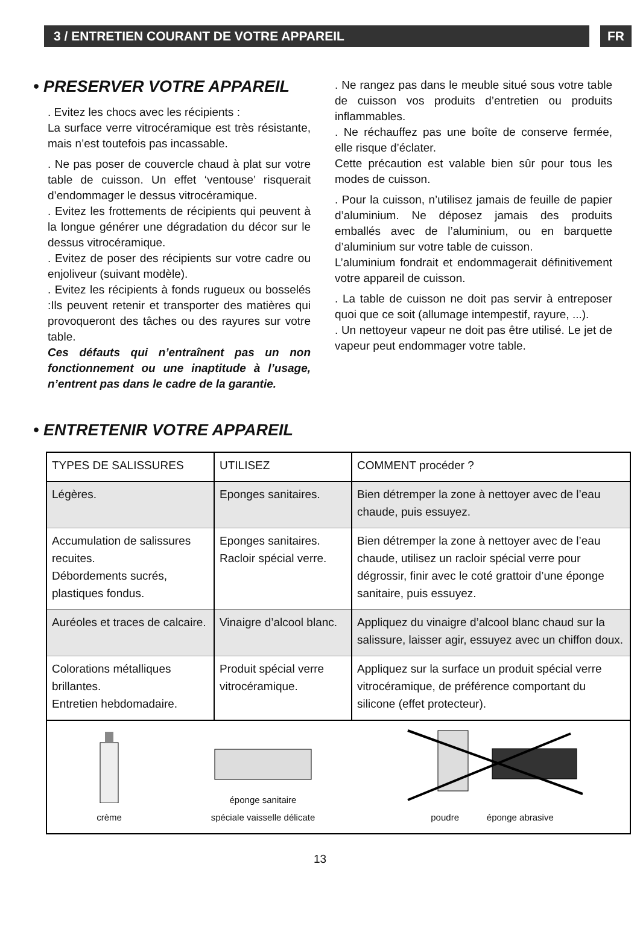3 / ENTRETIEN COURANT DE VOTRE APPAREIL
FR
• PRESERVER VOTRE APPAREIL
. Evitez les chocs avec les récipients :
La surface verre vitrocéramique est très résistante, mais n’est toutefois pas incassable.
. Ne pas poser de couvercle chaud à plat sur votre table de cuisson. Un effet ‘ventouse’ risquerait d’endommager le dessus vitrocéramique.
. Evitez les frottements de récipients qui peuvent à la longue générer une dégradation du décor sur le dessus vitrocéramique.
. Evitez de poser des récipients sur votre cadre ou enjoliveur (suivant modèle).
. Evitez les récipients à fonds rugueux ou bosselés :Ils peuvent retenir et transporter des matières qui provoqueront des tâches ou des rayures sur votre table.
Ces défauts qui n’entraînent pas un non fonctionnement ou une inaptitude à l’usage, n’entrent pas dans le cadre de la garantie.
. Ne rangez pas dans le meuble situé sous votre table de cuisson vos produits d’entretien ou produits inflammables.
. Ne réchauffez pas une boîte de conserve fermée, elle risque d’éclater.
Cette précaution est valable bien sûr pour tous les modes de cuisson.
. Pour la cuisson, n’utilisez jamais de feuille de papier d’aluminium. Ne déposez jamais des produits emballés avec de l’aluminium, ou en barquette d’aluminium sur votre table de cuisson.
L’aluminium fondrait et endommagerait définitivement votre appareil de cuisson.
. La table de cuisson ne doit pas servir à entreposer quoi que ce soit (allumage intempestif, rayure, ...).
. Un nettoyeur vapeur ne doit pas être utilisé. Le jet de vapeur peut endommager votre table.
• ENTRETENIR VOTRE APPAREIL
| TYPES DE SALISSURES | UTILISEZ | COMMENT procéder ? |
| --- | --- | --- |
| Légères. | Eponges sanitaires. | Bien détremper la zone à nettoyer avec de l’eau chaude, puis essuyez. |
| Accumulation de salissures recuites. Débordements sucrés, plastiques fondus. | Eponges sanitaires. Racloir spécial verre. | Bien détremper la zone à nettoyer avec de l’eau chaude, utilisez un racloir spécial verre pour dégrossir, finir avec le coté grattoir d’une éponge sanitaire, puis essuyez. |
| Auréoles et traces de calcaire. | Vinaigre d’alcool blanc. | Appliquez du vinaigre d’alcool blanc chaud sur la salissure, laisser agir, essuyez avec un chiffon doux. |
| Colorations métalliques brillantes. Entretien hebdomadaire. | Produit spécial verre vitrocéramique. | Appliquez sur la surface un produit spécial verre vitrocéramique, de préférence comportant du silicone (effet protecteur). |
| crème éponge sanitaire spéciale vaisselle délicate poudre éponge abrasive | | |
13